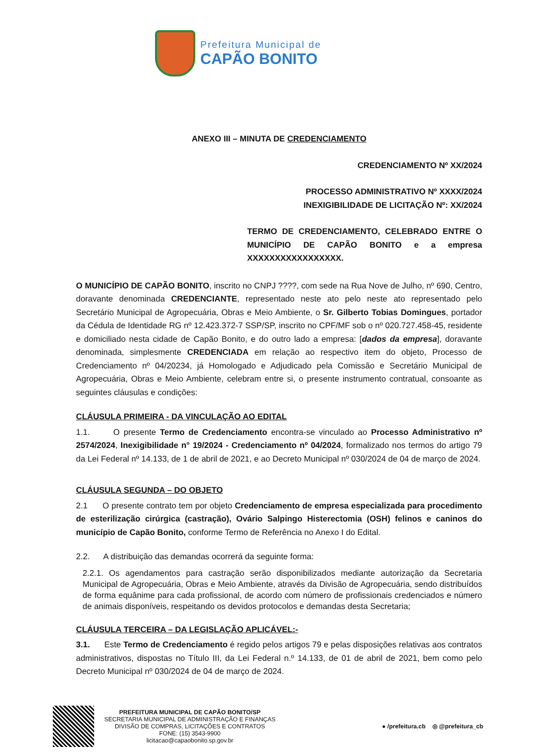Prefeitura Municipal de
CAPÃO BONITO
ANEXO III – MINUTA DE CREDENCIAMENTO
CREDENCIAMENTO Nº XX/2024
PROCESSO ADMINISTRATIVO Nº XXXX/2024
INEXIGIBILIDADE DE LICITAÇÃO Nº: XX/2024
TERMO DE CREDENCIAMENTO, CELEBRADO ENTRE O MUNICÍPIO DE CAPÃO BONITO e a empresa XXXXXXXXXXXXXXXXX.
O MUNICÍPIO DE CAPÃO BONITO, inscrito no CNPJ ????, com sede na Rua Nove de Julho, nº 690, Centro, doravante denominada CREDENCIANTE, representado neste ato pelo neste ato representado pelo Secretário Municipal de Agropecuária, Obras e Meio Ambiente, o Sr. Gilberto Tobias Domingues, portador da Cédula de Identidade RG nº 12.423.372-7 SSP/SP, inscrito no CPF/MF sob o nº 020.727.458-45, residente e domiciliado nesta cidade de Capão Bonito, e do outro lado a empresa: [dados da empresa], doravante denominada, simplesmente CREDENCIADA em relação ao respectivo item do objeto, Processo de Credenciamento nº 04/20234, já Homologado e Adjudicado pela Comissão e Secretário Municipal de Agropecuária, Obras e Meio Ambiente, celebram entre si, o presente instrumento contratual, consoante as seguintes cláusulas e condições:
CLÁUSULA PRIMEIRA - DA VINCULAÇÃO AO EDITAL
1.1. O presente Termo de Credenciamento encontra-se vinculado ao Processo Administrativo nº 2574/2024, Inexigibilidade n° 19/2024 - Credenciamento nº 04/2024, formalizado nos termos do artigo 79 da Lei Federal nº 14.133, de 1 de abril de 2021, e ao Decreto Municipal nº 030/2024 de 04 de março de 2024.
CLÁUSULA SEGUNDA – DO OBJETO
2.1 O presente contrato tem por objeto Credenciamento de empresa especializada para procedimento de esterilização cirúrgica (castração), Ovário Salpingo Histerectomia (OSH) felinos e caninos do município de Capão Bonito, conforme Termo de Referência no Anexo I do Edital.
2.2. A distribuição das demandas ocorrerá da seguinte forma:
2.2.1. Os agendamentos para castração serão disponibilizados mediante autorização da Secretaria Municipal de Agropecuária, Obras e Meio Ambiente, através da Divisão de Agropecuária, sendo distribuídos de forma equânime para cada profissional, de acordo com número de profissionais credenciados e número de animais disponíveis, respeitando os devidos protocolos e demandas desta Secretaria;
CLÁUSULA TERCEIRA – DA LEGISLAÇÃO APLICÁVEL:-
3.1. Este Termo de Credenciamento é regido pelos artigos 79 e pelas disposições relativas aos contratos administrativos, dispostas no Título III, da Lei Federal n.º 14.133, de 01 de abril de 2021, bem como pelo Decreto Municipal nº 030/2024 de 04 de março de 2024.
PREFEITURA MUNICIPAL DE CAPÃO BONITO/SP
SECRETARIA MUNICIPAL DE ADMINISTRAÇÃO E FINANÇAS
DIVISÃO DE COMPRAS, LICITAÇÕES E CONTRATOS
FONE: (15) 3543-9900
licitacao@capaobonito.sp.gov.br
● /prefeitura.cb ◎ @prefeitura_cb